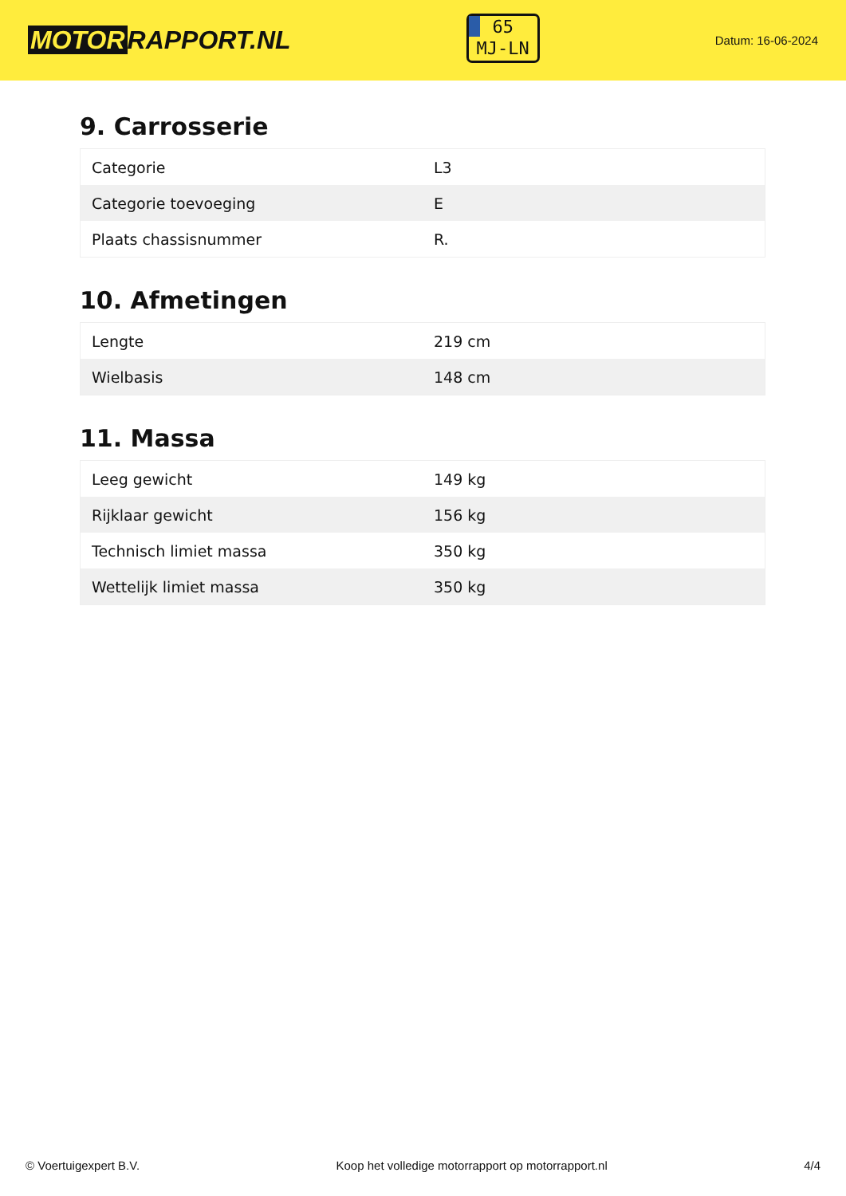MOTOR RAPPORT.NL
65
MJ-LN
Datum: 16-06-2024
9. Carrosserie
| Categorie | L3 |
| Categorie toevoeging | E |
| Plaats chassisnummer | R. |
10. Afmetingen
| Lengte | 219 cm |
| Wielbasis | 148 cm |
11. Massa
| Leeg gewicht | 149 kg |
| Rijklaar gewicht | 156 kg |
| Technisch limiet massa | 350 kg |
| Wettelijk limiet massa | 350 kg |
© Voertuigexpert B.V. Koop het volledige motorrapport op motorrapport.nl 4/4